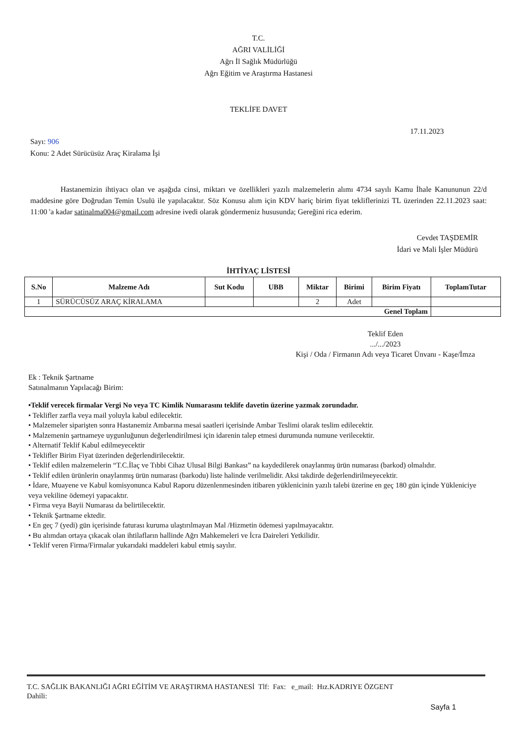T.C.
AĞRI VALİLİĞİ
Ağrı İl Sağlık Müdürlüğü
Ağrı Eğitim ve Araştırma Hastanesi
TEKLİFE DAVET
17.11.2023
Sayı: 906
Konu: 2 Adet Sürücüsüz Araç Kiralama İşi
Hastanemizin ihtiyacı olan ve aşağıda cinsi, miktarı ve özellikleri yazılı malzemelerin alımı 4734 sayılı Kamu İhale Kanununun 22/d maddesine göre Doğrudan Temin Usulü ile yapılacaktır. Söz Konusu alım için KDV hariç birim fiyat tekliflerinizi TL üzerinden 22.11.2023 saat: 11:00 'a kadar satinalma004@gmail.com adresine ivedi olarak göndermeniz hususunda; Gereğini rica ederim.
Cevdet TAŞDEMİR
İdari ve Mali İşler Müdürü
İHTİYAÇ LİSTESİ
| S.No | Malzeme Adı | Sut Kodu | UBB | Miktar | Birimi | Birim Fiyatı | ToplamTutar |
| --- | --- | --- | --- | --- | --- | --- | --- |
| 1 | SÜRÜCÜSÜZ ARAÇ KİRALAMA | | | 2 | Adet | | |
| Genel Toplam | | | | | | | |
Teklif Eden
.../.../2023
Kişi / Oda / Firmanın Adı veya Ticaret Ünvanı - Kaşe/İmza
Ek : Teknik Şartname
Satınalmanın Yapılacağı Birim:
•Teklif verecek firmalar Vergi No veya TC Kimlik Numarasını teklife davetin üzerine yazmak zorundadır.
• Teklifler zarfla veya mail yoluyla kabul edilecektir.
• Malzemeler siparişten sonra Hastanemiz Ambarına mesai saatleri içerisinde Ambar Teslimi olarak teslim edilecektir.
• Malzemenin şartnameye uygunluğunun değerlendirilmesi için idarenin talep etmesi durumunda numune verilecektir.
• Alternatif Teklif Kabul edilmeyecektir
• Teklifler Birim Fiyat üzerinden değerlendirilecektir.
• Teklif edilen malzemelerin “T.C.İlaç ve Tıbbi Cihaz Ulusal Bilgi Bankası” na kaydedilerek onaylanmış ürün numarası (barkod) olmalıdır.
• Teklif edilen ürünlerin onaylanmış ürün numarası (barkodu) liste halinde verilmelidir. Aksi takdirde değerlendirilmeyecektir.
• İdare, Muayene ve Kabul komisyonunca Kabul Raporu düzenlenmesinden itibaren yüklenicinin yazılı talebi üzerine en geç 180 gün içinde Yükleniciye veya vekiline ödemeyi yapacaktır.
• Firma veya Bayii Numarası da belirtilecektir.
• Teknik Şartname ektedir.
• En geç 7 (yedi) gün içerisinde faturası kuruma ulaştırılmayan Mal /Hizmetin ödemesi yapılmayacaktır.
• Bu alımdan ortaya çıkacak olan ihtilafların hallinde Ağrı Mahkemeleri ve İcra Daireleri Yetkilidir.
• Teklif veren Firma/Firmalar yukarıdaki maddeleri kabul etmiş sayılır.
T.C. SAĞLIK BAKANLIĞI AĞRI EĞİTİM VE ARAŞTIRMA HASTANESİ Tlf: Fax: e_mail: Hız.KADRIYE ÖZGENT
Dahili:
Sayfa 1